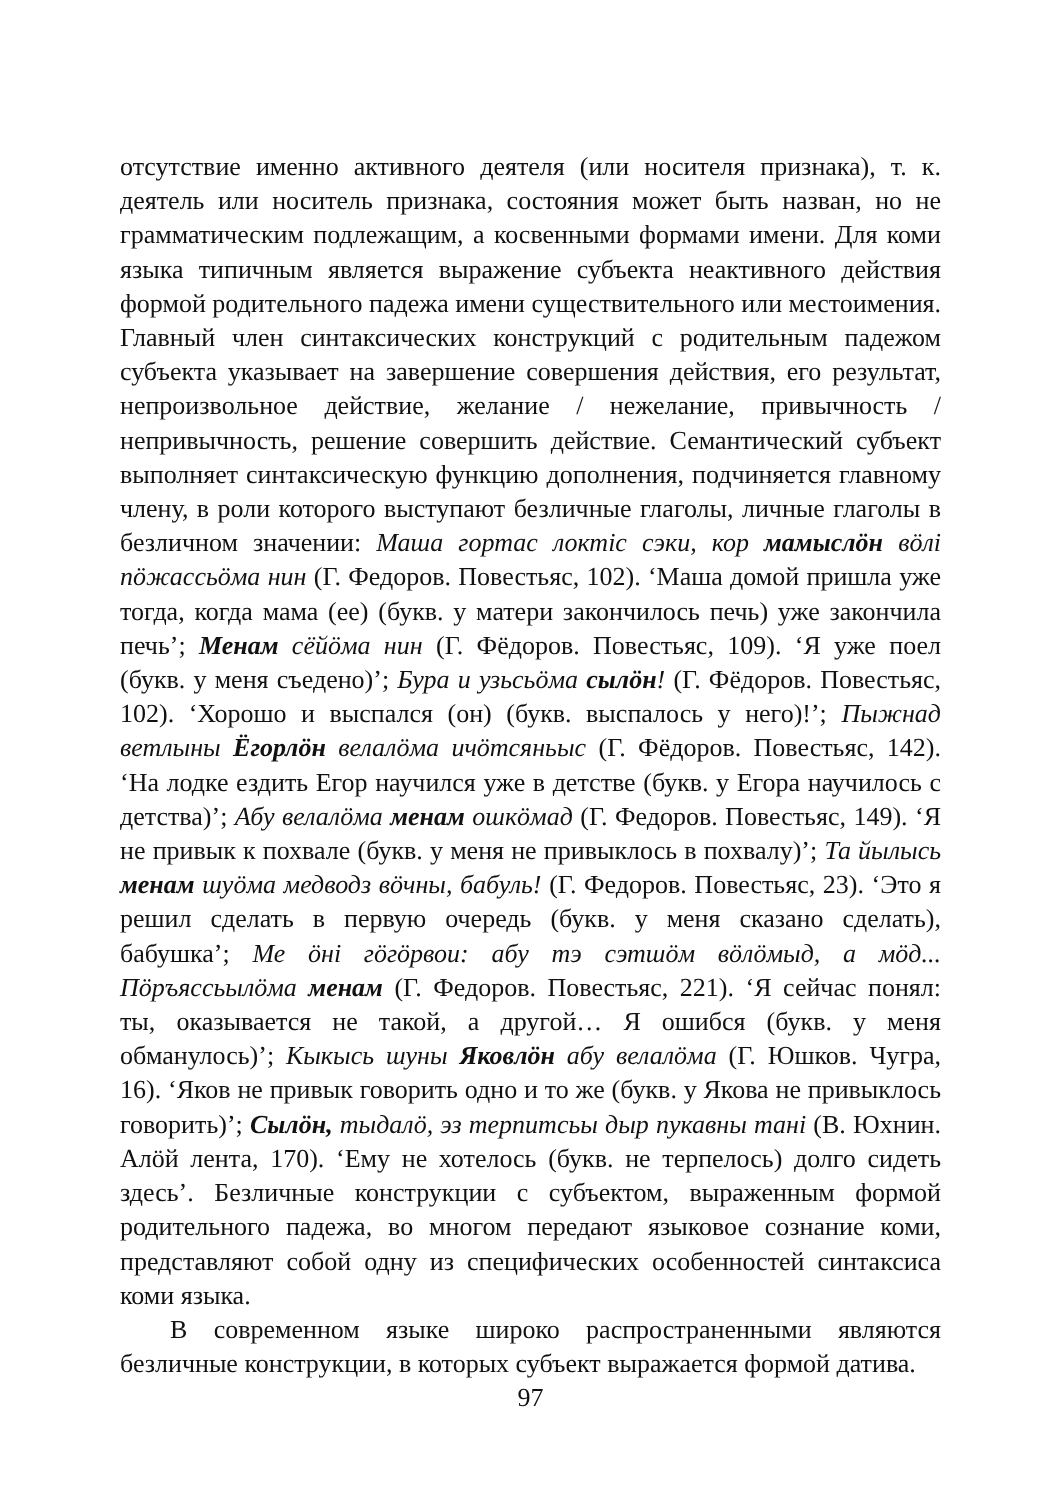отсутствие именно активного деятеля (или носителя признака), т. к. деятель или носитель признака, состояния может быть назван, но не грамматическим подлежащим, а косвенными формами имени. Для коми языка типичным является выражение субъекта неактивного действия формой родительного падежа имени существительного или местоимения. Главный член синтаксических конструкций с родительным падежом субъекта указывает на завершение совершения действия, его результат, непроизвольное действие, желание / нежелание, привычность / непривычность, решение совершить действие. Семантический субъект выполняет синтаксическую функцию дополнения, подчиняется главному члену, в роли которого выступают безличные глаголы, личные глаголы в безличном значении: Маша гортас локтiс сэки, кор мамыслöн вöлi пöжассьöма нин (Г. Федоров. Повестьяс, 102). ‘Маша домой пришла уже тогда, когда мама (ее) (букв. у матери закончилось печь) уже закончила печь’; Менам сёйöма нин (Г. Фёдоров. Повестьяс, 109). ‘Я уже поел (букв. у меня съедено)’; Бура и узьсьöма сылöн! (Г. Фёдоров. Повестьяс, 102). ‘Хорошо и выспался (он) (букв. выспалось у него)!’; Пыжнад ветлыны Ёгорлöн велалöма ичöтсяньыс (Г. Фёдоров. Повестьяс, 142). ‘На лодке ездить Егор научился уже в детстве (букв. у Егора научилось с детства)’; Абу велалöма менам ошкöмад (Г. Федоров. Повестьяс, 149). ‘Я не привык к похвале (букв. у меня не привыклось в похвалу)’; Та йылысь менам шуöма медводз вöчны, бабуль! (Г. Федоров. Повестьяс, 23). ‘Это я решил сделать в первую очередь (букв. у меня сказано сделать), бабушка’; Ме öнi гöгöрвои: абу тэ сэтшöм вöлöмыд, а мöд... Пöръяссьылöма менам (Г. Федоров. Повестьяс, 221). ‘Я сейчас понял: ты, оказывается не такой, а другой… Я ошибся (букв. у меня обманулось)’; Кыкысь шуны Яковлöн абу велалöма (Г. Юшков. Чугра, 16). ‘Яков не привык говорить одно и то же (букв. у Якова не привыклось говорить)’; Сылöн, тыдалö, эз терпитсьы дыр пукавны танi (В. Юхнин. Алöй лента, 170). ‘Ему не хотелось (букв. не терпелось) долго сидеть здесь’. Безличные конструкции с субъектом, выраженным формой родительного падежа, во многом передают языковое сознание коми, представляют собой одну из специфических особенностей синтаксиса коми языка.
В современном языке широко распространенными являются безличные конструкции, в которых субъект выражается формой датива.
97